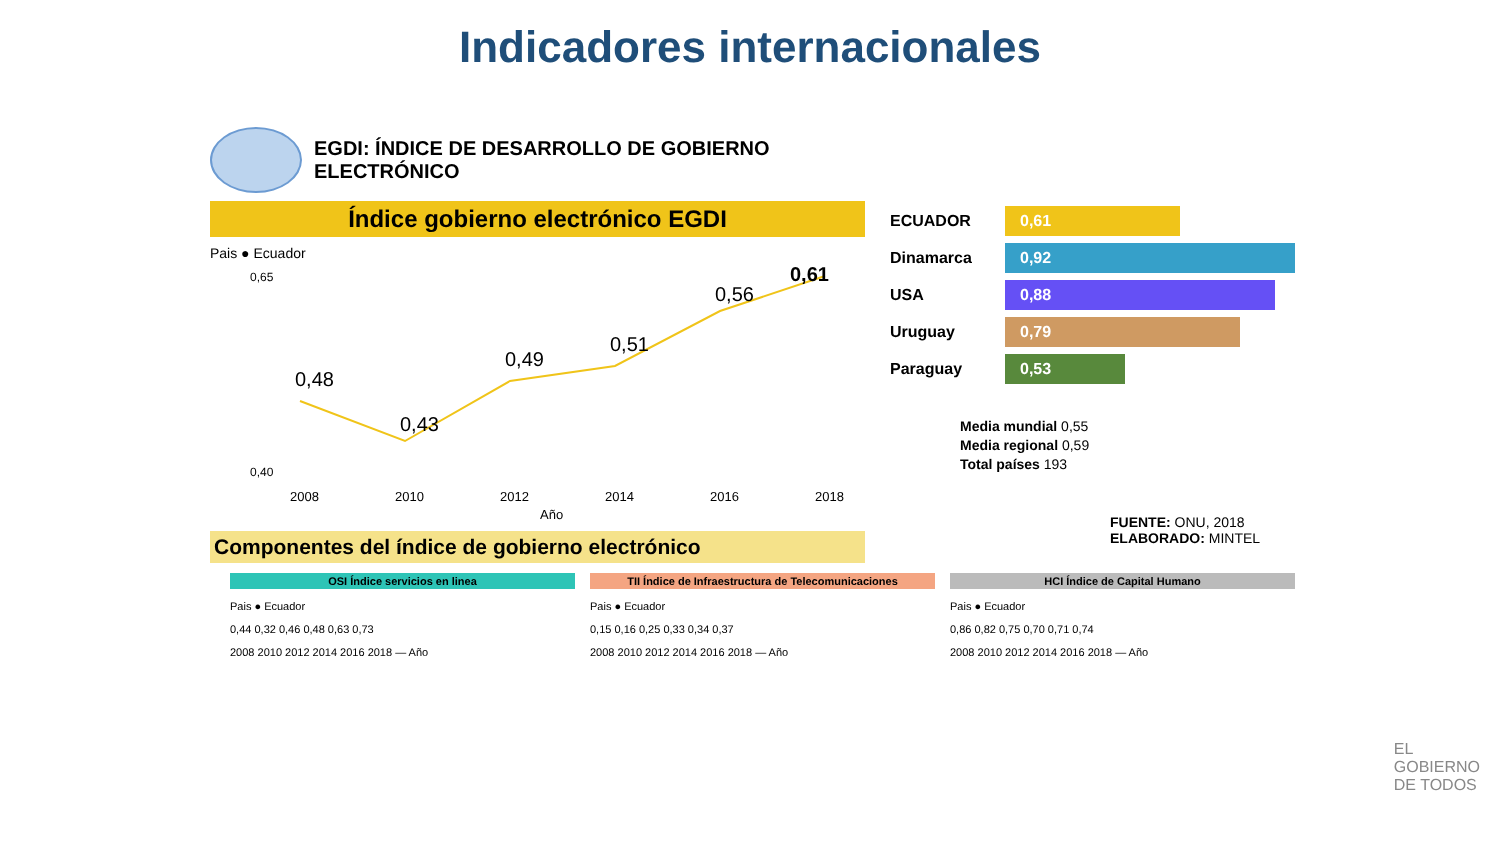Indicadores internacionales
EGDI: ÍNDICE DE DESARROLLO DE GOBIERNO
ELECTRÓNICO
Índice gobierno electrónico EGDI
Pais ● Ecuador
0,65
0,40
0,48
0,43
0,49
0,51
0,56
0,61
2008
2010
2012
2014
2016
2018
Año
Componentes del índice de gobierno electrónico
ECUADOR 0,61
Dinamarca 0,92
USA 0,88
Uruguay 0,79
Paraguay 0,53
Media mundial 0,55
Media regional 0,59
Total países 193
FUENTE: ONU, 2018
ELABORADO: MINTEL
OSI Índice servicios en linea
Pais ● Ecuador
0,44 0,32 0,46 0,48 0,63 0,73
2008 2010 2012 2014 2016 2018 — Año
TII Índice de Infraestructura de Telecomunicaciones
Pais ● Ecuador
0,15 0,16 0,25 0,33 0,34 0,37
2008 2010 2012 2014 2016 2018 — Año
HCI Índice de Capital Humano
Pais ● Ecuador
0,86 0,82 0,75 0,70 0,71 0,74
2008 2010 2012 2014 2016 2018 — Año
EL
GOBIERNO
DE TODOS